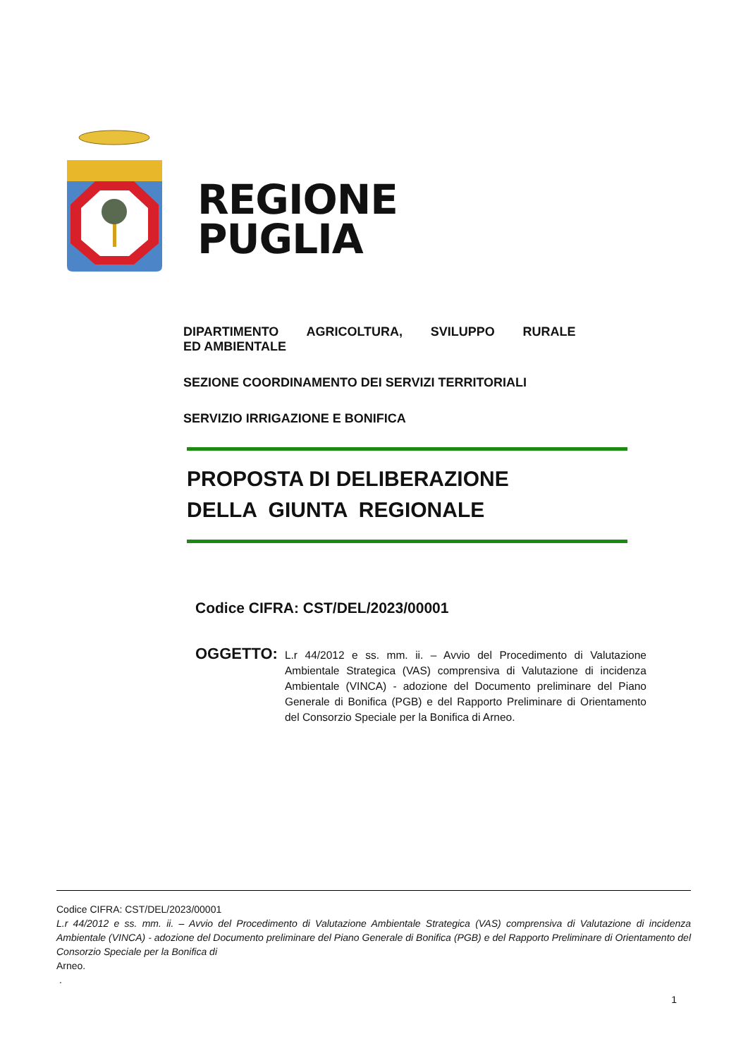REGIONE
PUGLIA
DIPARTIMENTO AGRICOLTURA, SVILUPPO RURALE ED AMBIENTALE
SEZIONE COORDINAMENTO DEI SERVIZI TERRITORIALI
SERVIZIO IRRIGAZIONE E BONIFICA
PROPOSTA DI DELIBERAZIONE
DELLA GIUNTA REGIONALE
Codice CIFRA: CST/DEL/2023/00001
OGGETTO:
L.r 44/2012 e ss. mm. ii. – Avvio del Procedimento di Valutazione Ambientale Strategica (VAS) comprensiva di Valutazione di incidenza Ambientale (VINCA) - adozione del Documento preliminare del Piano Generale di Bonifica (PGB) e del Rapporto Preliminare di Orientamento del Consorzio Speciale per la Bonifica di Arneo.
Codice CIFRA: CST/DEL/2023/00001
L.r 44/2012 e ss. mm. ii. – Avvio del Procedimento di Valutazione Ambientale Strategica (VAS) comprensiva di Valutazione di incidenza Ambientale (VINCA) - adozione del Documento preliminare del Piano Generale di Bonifica (PGB) e del Rapporto Preliminare di Orientamento del Consorzio Speciale per la Bonifica di
Arneo.
.
1